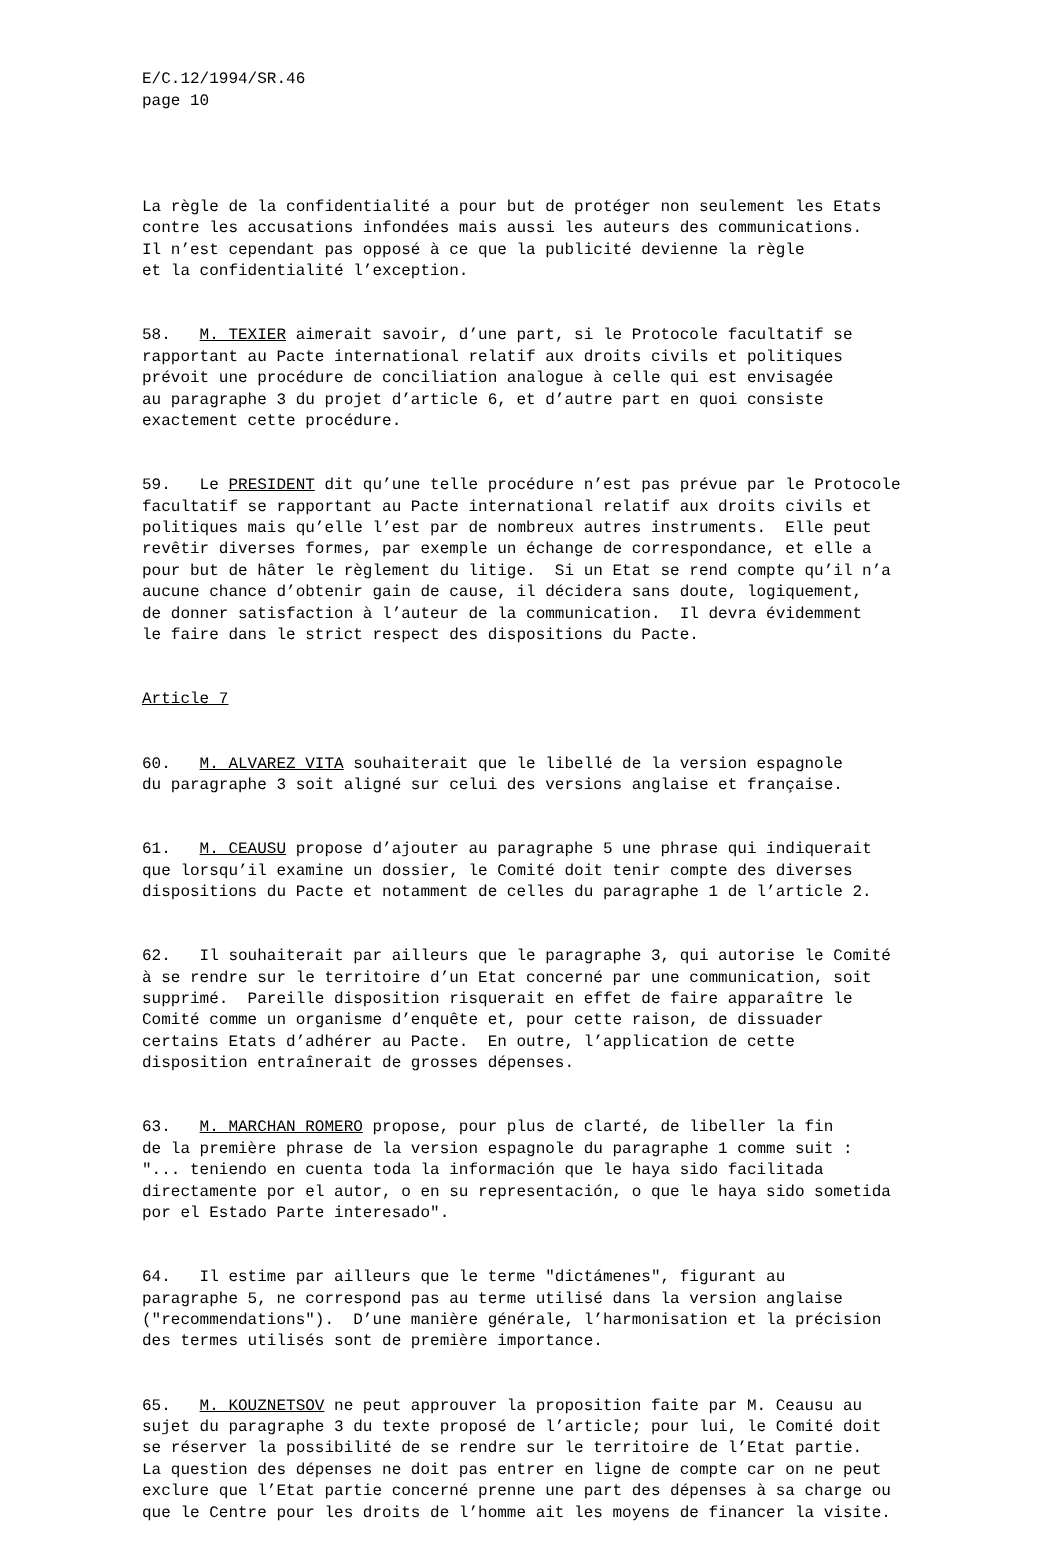E/C.12/1994/SR.46 page 10
La règle de la confidentialité a pour but de protéger non seulement les Etats contre les accusations infondées mais aussi les auteurs des communications. Il n’est cependant pas opposé à ce que la publicité devienne la règle et la confidentialité l’exception.
58. M. TEXIER aimerait savoir, d’une part, si le Protocole facultatif se rapportant au Pacte international relatif aux droits civils et politiques prévoit une procédure de conciliation analogue à celle qui est envisagée au paragraphe 3 du projet d’article 6, et d’autre part en quoi consiste exactement cette procédure.
59. Le PRESIDENT dit qu’une telle procédure n’est pas prévue par le Protocole facultatif se rapportant au Pacte international relatif aux droits civils et politiques mais qu’elle l’est par de nombreux autres instruments. Elle peut revêtir diverses formes, par exemple un échange de correspondance, et elle a pour but de hâter le règlement du litige. Si un Etat se rend compte qu’il n’a aucune chance d’obtenir gain de cause, il décidera sans doute, logiquement, de donner satisfaction à l’auteur de la communication. Il devra évidemment le faire dans le strict respect des dispositions du Pacte.
Article 7
60. M. ALVAREZ VITA souhaiterait que le libellé de la version espagnole du paragraphe 3 soit aligné sur celui des versions anglaise et française.
61. M. CEAUSU propose d’ajouter au paragraphe 5 une phrase qui indiquerait que lorsqu’il examine un dossier, le Comité doit tenir compte des diverses dispositions du Pacte et notamment de celles du paragraphe 1 de l’article 2.
62. Il souhaiterait par ailleurs que le paragraphe 3, qui autorise le Comité à se rendre sur le territoire d’un Etat concerné par une communication, soit supprimé. Pareille disposition risquerait en effet de faire apparaître le Comité comme un organisme d’enquête et, pour cette raison, de dissuader certains Etats d’adhérer au Pacte. En outre, l’application de cette disposition entraînerait de grosses dépenses.
63. M. MARCHAN ROMERO propose, pour plus de clarté, de libeller la fin de la première phrase de la version espagnole du paragraphe 1 comme suit : "... teniendo en cuenta toda la información que le haya sido facilitada directamente por el autor, o en su representación, o que le haya sido sometida por el Estado Parte interesado".
64. Il estime par ailleurs que le terme "dictámenes", figurant au paragraphe 5, ne correspond pas au terme utilisé dans la version anglaise ("recommendations"). D’une manière générale, l’harmonisation et la précision des termes utilisés sont de première importance.
65. M. KOUZNETSOV ne peut approuver la proposition faite par M. Ceausu au sujet du paragraphe 3 du texte proposé de l’article; pour lui, le Comité doit se réserver la possibilité de se rendre sur le territoire de l’Etat partie. La question des dépenses ne doit pas entrer en ligne de compte car on ne peut exclure que l’Etat partie concerné prenne une part des dépenses à sa charge ou que le Centre pour les droits de l’homme ait les moyens de financer la visite.